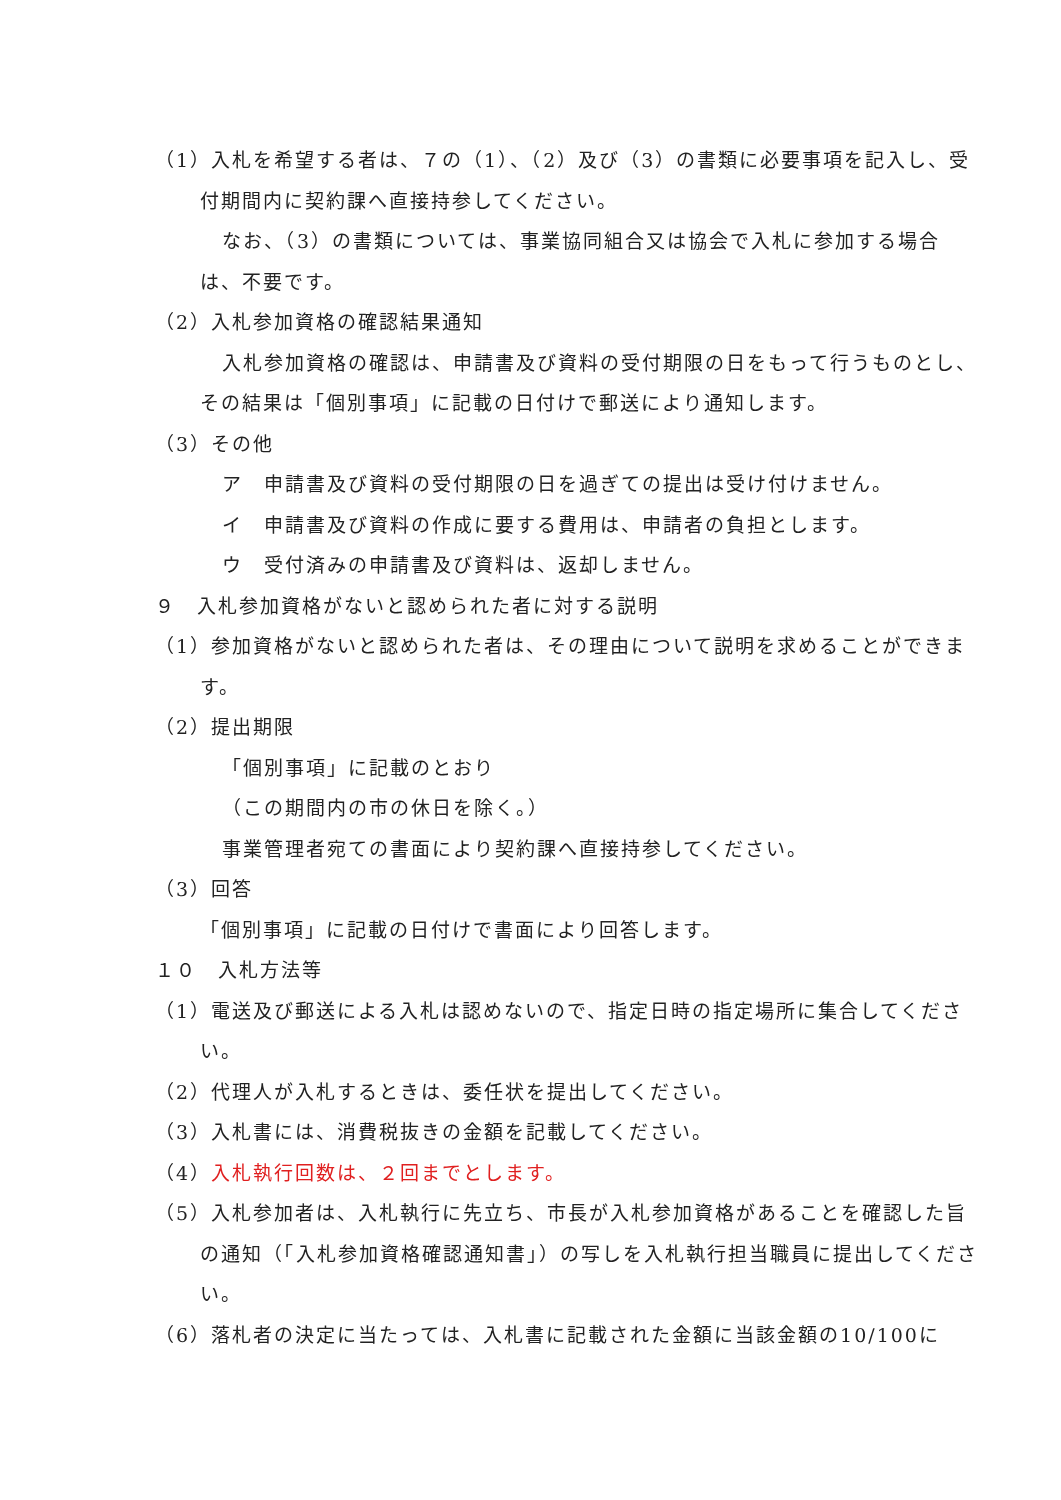（1）入札を希望する者は、７の（1）、（2）及び（3）の書類に必要事項を記入し、受付期間内に契約課へ直接持参してください。
なお、（3）の書類については、事業協同組合又は協会で入札に参加する場合は、不要です。
（2）入札参加資格の確認結果通知
入札参加資格の確認は、申請書及び資料の受付期限の日をもって行うものとし、その結果は「個別事項」に記載の日付けで郵送により通知します。
（3）その他
ア　申請書及び資料の受付期限の日を過ぎての提出は受け付けません。
イ　申請書及び資料の作成に要する費用は、申請者の負担とします。
ウ　受付済みの申請書及び資料は、返却しません。
９　入札参加資格がないと認められた者に対する説明
（1）参加資格がないと認められた者は、その理由について説明を求めることができます。
（2）提出期限
「個別事項」に記載のとおり
（この期間内の市の休日を除く。）
事業管理者宛ての書面により契約課へ直接持参してください。
（3）回答
「個別事項」に記載の日付けで書面により回答します。
１０　入札方法等
（1）電送及び郵送による入札は認めないので、指定日時の指定場所に集合してください。
（2）代理人が入札するときは、委任状を提出してください。
（3）入札書には、消費税抜きの金額を記載してください。
（4）入札執行回数は、２回までとします。
（5）入札参加者は、入札執行に先立ち、市長が入札参加資格があることを確認した旨の通知（「入札参加資格確認通知書」）の写しを入札執行担当職員に提出してください。
（6）落札者の決定に当たっては、入札書に記載された金額に当該金額の10/100に